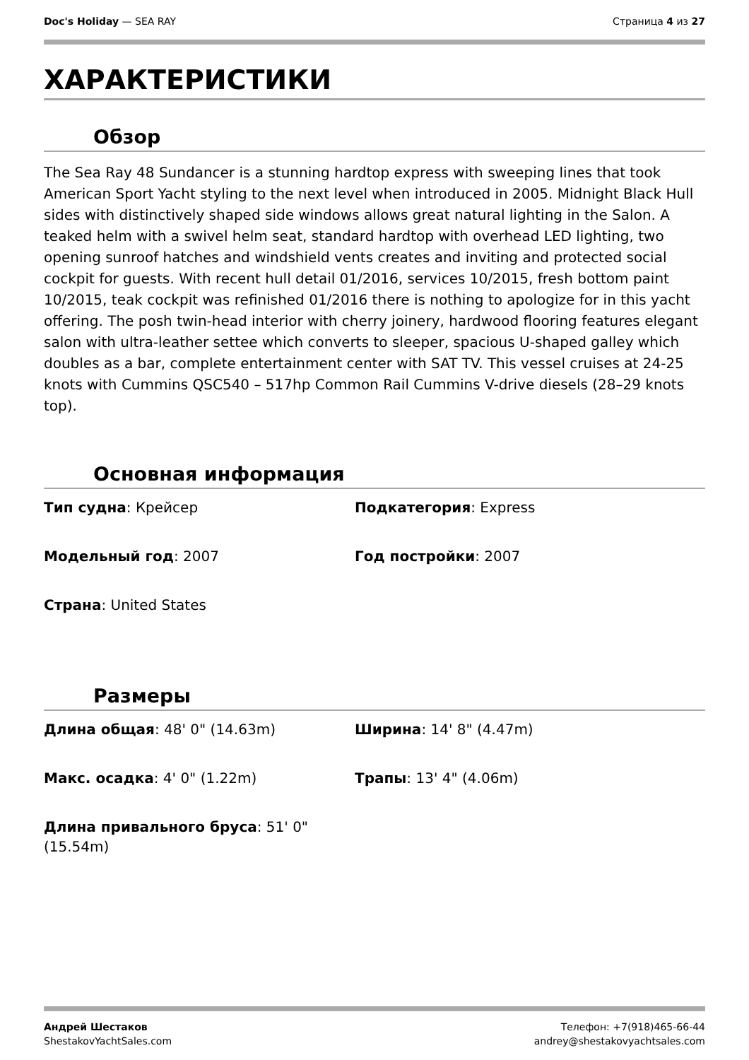Doc's Holiday — SEA RAY Страница 4 из 27
ХАРАКТЕРИСТИКИ
Обзор
The Sea Ray 48 Sundancer is a stunning hardtop express with sweeping lines that took American Sport Yacht styling to the next level when introduced in 2005. Midnight Black Hull sides with distinctively shaped side windows allows great natural lighting in the Salon. A teaked helm with a swivel helm seat, standard hardtop with overhead LED lighting, two opening sunroof hatches and windshield vents creates and inviting and protected social cockpit for guests. With recent hull detail 01/2016, services 10/2015, fresh bottom paint 10/2015, teak cockpit was refinished 01/2016 there is nothing to apologize for in this yacht offering. The posh twin-head interior with cherry joinery, hardwood flooring features elegant salon with ultra-leather settee which converts to sleeper, spacious U-shaped galley which doubles as a bar, complete entertainment center with SAT TV. This vessel cruises at 24-25 knots with Cummins QSC540 – 517hp Common Rail Cummins V-drive diesels (28–29 knots top).
Основная информация
Тип судна: Крейсер
Подкатегория: Express
Модельный год: 2007
Год постройки: 2007
Страна: United States
Размеры
Длина общая: 48' 0" (14.63m)
Ширина: 14' 8" (4.47m)
Макс. осадка: 4' 0" (1.22m)
Трапы: 13' 4" (4.06m)
Длина привального бруса: 51' 0" (15.54m)
Андрей Шестаков
ShestakovYachtSales.com
Телефон: +7(918)465-66-44
andrey@shestakovyachtsales.com